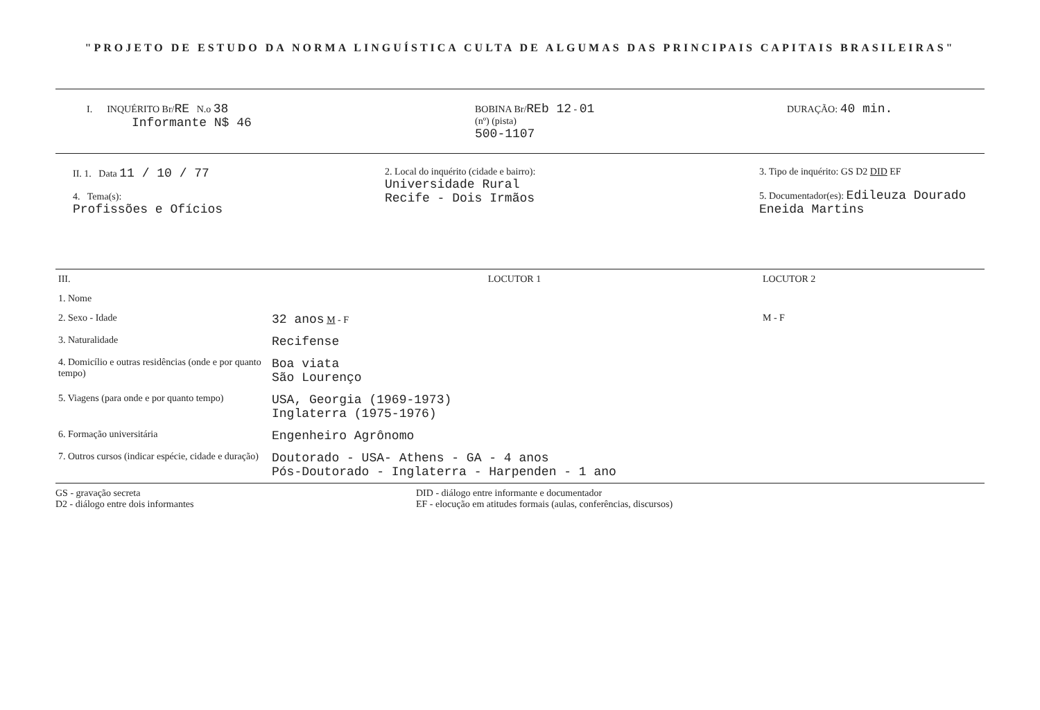"PROJETO DE ESTUDO DA NORMA LINGUÍSTICA CULTA DE ALGUMAS DAS PRINCIPAIS CAPITAIS BRASILEIRAS"
I. INQUÉRITO Br/RE N.o 38
Informante N$ 46
BOBINA Br/REb 12 - 01
(nº) (pista)
500-1107
DURAÇÃO: 40 min.
II. 1. Data 11 / 10 / 77
4. Tema(s):
Profissões e Ofícios
2. Local do inquérito (cidade e bairro):
Universidade Rural
Recife - Dois Irmãos
3. Tipo de inquérito: GS D2 DID EF
5. Documentador(es): Edileuza Dourado
Eneida Martins
| III. | LOCUTOR 1 | LOCUTOR 2 |
| 1. Nome | | |
| 2. Sexo - Idade | 32 anos M - F | M - F |
| 3. Naturalidade | Recifense | |
| 4. Domicílio e outras residências (onde e por quanto tempo) | Boa viata São Lourenço | |
| 5. Viagens (para onde e por quanto tempo) | USA, Georgia (1969-1973) Inglaterra (1975-1976) | |
| 6. Formação universitária | Engenheiro Agrônomo | |
| 7. Outros cursos (indicar espécie, cidade e duração) | Doutorado - USA- Athens - GA - 4 anos Pós-Doutorado - Inglaterra - Harpenden - 1 ano | |
GS - gravação secreta
D2 - diálogo entre dois informantes
DID - diálogo entre informante e documentador
EF - elocução em atitudes formais (aulas, conferências, discursos)